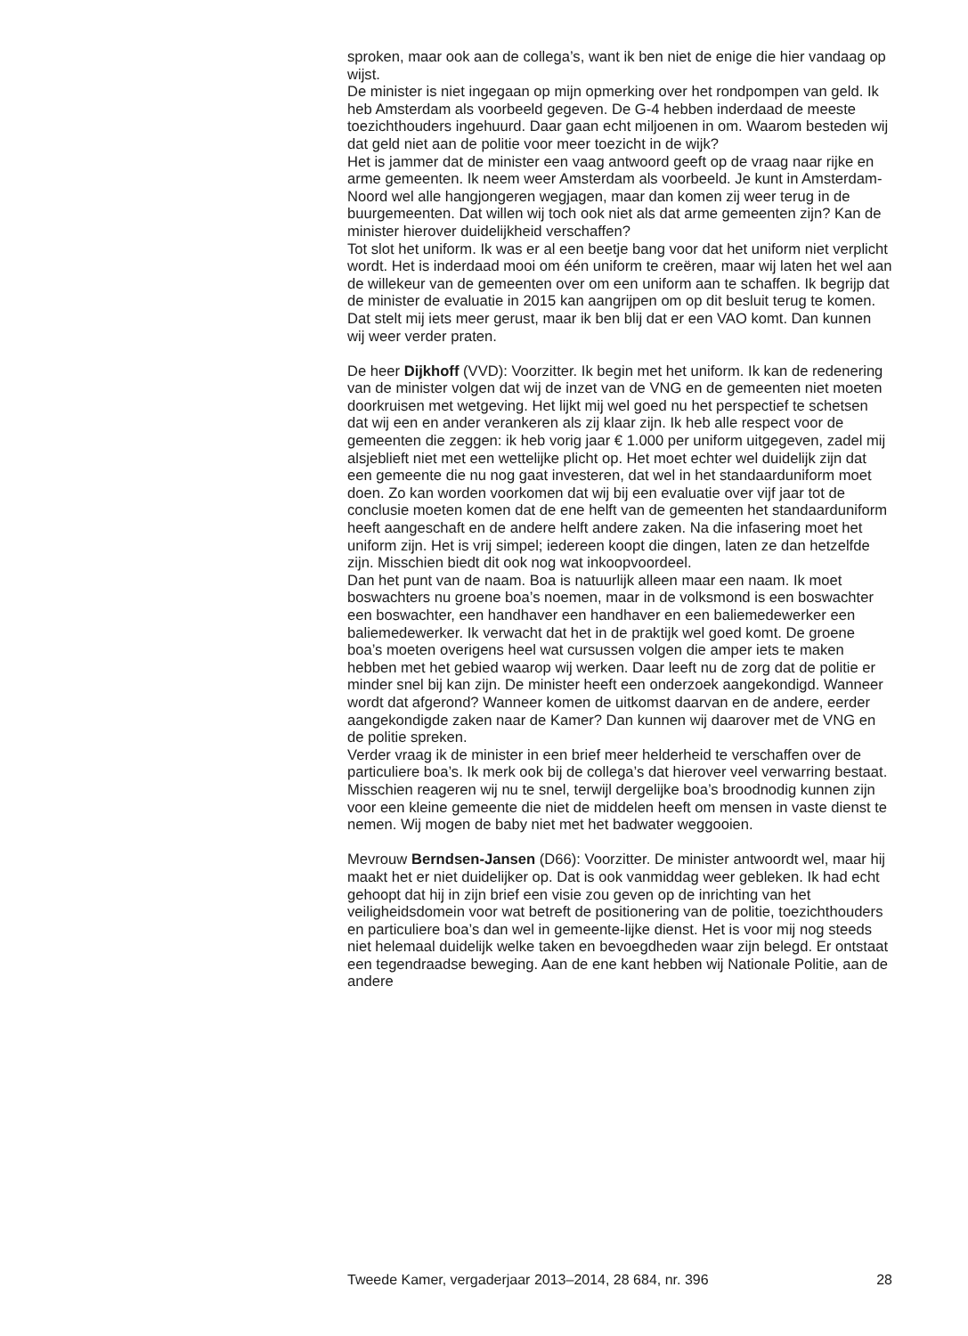sproken, maar ook aan de collega’s, want ik ben niet de enige die hier vandaag op wijst.
De minister is niet ingegaan op mijn opmerking over het rondpompen van geld. Ik heb Amsterdam als voorbeeld gegeven. De G-4 hebben inderdaad de meeste toezichthouders ingehuurd. Daar gaan echt miljoenen in om. Waarom besteden wij dat geld niet aan de politie voor meer toezicht in de wijk?
Het is jammer dat de minister een vaag antwoord geeft op de vraag naar rijke en arme gemeenten. Ik neem weer Amsterdam als voorbeeld. Je kunt in Amsterdam-Noord wel alle hangjongeren wegjagen, maar dan komen zij weer terug in de buurgemeenten. Dat willen wij toch ook niet als dat arme gemeenten zijn? Kan de minister hierover duidelijkheid verschaffen?
Tot slot het uniform. Ik was er al een beetje bang voor dat het uniform niet verplicht wordt. Het is inderdaad mooi om één uniform te creëren, maar wij laten het wel aan de willekeur van de gemeenten over om een uniform aan te schaffen. Ik begrijp dat de minister de evaluatie in 2015 kan aangrijpen om op dit besluit terug te komen. Dat stelt mij iets meer gerust, maar ik ben blij dat er een VAO komt. Dan kunnen wij weer verder praten.
De heer Dijkhoff (VVD): Voorzitter. Ik begin met het uniform. Ik kan de redenering van de minister volgen dat wij de inzet van de VNG en de gemeenten niet moeten doorkruisen met wetgeving. Het lijkt mij wel goed nu het perspectief te schetsen dat wij een en ander verankeren als zij klaar zijn. Ik heb alle respect voor de gemeenten die zeggen: ik heb vorig jaar € 1.000 per uniform uitgegeven, zadel mij alsjeblieft niet met een wettelijke plicht op. Het moet echter wel duidelijk zijn dat een gemeente die nu nog gaat investeren, dat wel in het standaarduniform moet doen. Zo kan worden voorkomen dat wij bij een evaluatie over vijf jaar tot de conclusie moeten komen dat de ene helft van de gemeenten het standaarduniform heeft aangeschaft en de andere helft andere zaken. Na die infasering moet het uniform zijn. Het is vrij simpel; iedereen koopt die dingen, laten ze dan hetzelfde zijn. Misschien biedt dit ook nog wat inkoopvoordeel.
Dan het punt van de naam. Boa is natuurlijk alleen maar een naam. Ik moet boswachters nu groene boa’s noemen, maar in de volksmond is een boswachter een boswachter, een handhaver een handhaver en een baliemedewerker een baliemedewerker. Ik verwacht dat het in de praktijk wel goed komt. De groene boa’s moeten overigens heel wat cursussen volgen die amper iets te maken hebben met het gebied waarop wij werken. Daar leeft nu de zorg dat de politie er minder snel bij kan zijn. De minister heeft een onderzoek aangekondigd. Wanneer wordt dat afgerond? Wanneer komen de uitkomst daarvan en de andere, eerder aangekondigde zaken naar de Kamer? Dan kunnen wij daarover met de VNG en de politie spreken.
Verder vraag ik de minister in een brief meer helderheid te verschaffen over de particuliere boa’s. Ik merk ook bij de collega’s dat hierover veel verwarring bestaat. Misschien reageren wij nu te snel, terwijl dergelijke boa’s broodnodig kunnen zijn voor een kleine gemeente die niet de middelen heeft om mensen in vaste dienst te nemen. Wij mogen de baby niet met het badwater weggooien.
Mevrouw Berndsen-Jansen (D66): Voorzitter. De minister antwoordt wel, maar hij maakt het er niet duidelijker op. Dat is ook vanmiddag weer gebleken. Ik had echt gehoopt dat hij in zijn brief een visie zou geven op de inrichting van het veiligheidsdomein voor wat betreft de positionering van de politie, toezichthouders en particuliere boa’s dan wel in gemeente-lijke dienst. Het is voor mij nog steeds niet helemaal duidelijk welke taken en bevoegdheden waar zijn belegd. Er ontstaat een tegendraadse beweging. Aan de ene kant hebben wij Nationale Politie, aan de andere
Tweede Kamer, vergaderjaar 2013–2014, 28 684, nr. 396 28